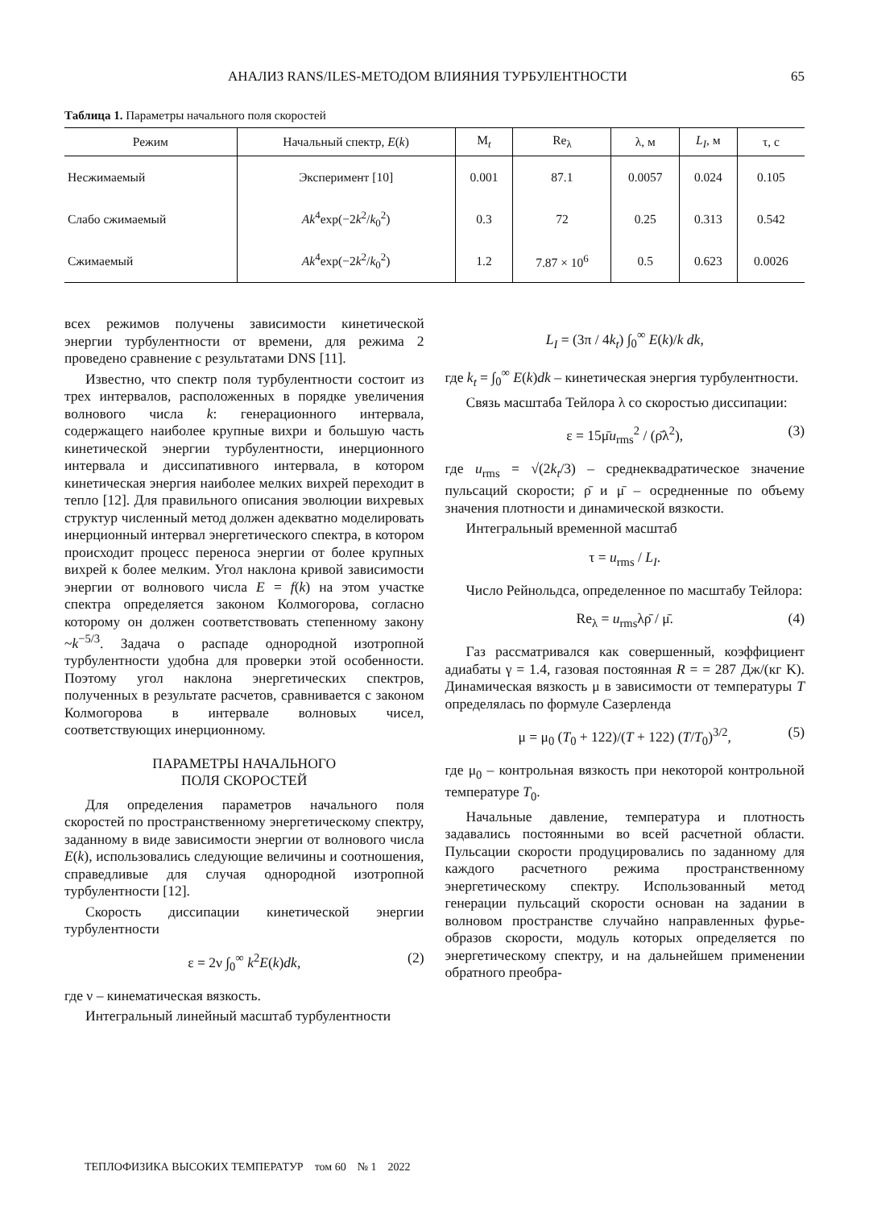АНАЛИЗ RANS/ILES-МЕТОДОМ ВЛИЯНИЯ ТУРБУЛЕНТНОСТИ 65
Таблица 1. Параметры начального поля скоростей
| Режим | Начальный спектр, E ( k ) | M<sub>t</sub> | Re<sub>λ</sub> | λ, м | L<sub>I</sub> , м | τ, с |
| --- | --- | --- | --- | --- | --- | --- |
| Несжимаемый | Эксперимент [10] | 0.001 | 87.1 | 0.0057 | 0.024 | 0.105 |
| Слабо сжимаемый | Ak<sup>4</sup>exp(−2 k<sup>2</sup>/ k<sub>0</sub><sup>2</sup>) | 0.3 | 72 | 0.25 | 0.313 | 0.542 |
| Сжимаемый | Ak<sup>4</sup>exp(−2 k<sup>2</sup>/ k<sub>0</sub><sup>2</sup>) | 1.2 | 7.87 × 10<sup>6</sup> | 0.5 | 0.623 | 0.0026 |
всех режимов получены зависимости кинетической энергии турбулентности от времени, для режима 2 проведено сравнение с результатами DNS [11].
Известно, что спектр поля турбулентности состоит из трех интервалов, расположенных в порядке увеличения волнового числа k: генерационного интервала, содержащего наиболее крупные вихри и большую часть кинетической энергии турбулентности, инерционного интервала и диссипативного интервала, в котором кинетическая энергия наиболее мелких вихрей переходит в тепло [12]. Для правильного описания эволюции вихревых структур численный метод должен адекватно моделировать инерционный интервал энергетического спектра, в котором происходит процесс переноса энергии от более крупных вихрей к более мелким. Угол наклона кривой зависимости энергии от волнового числа E = f(k) на этом участке спектра определяется законом Колмогорова, согласно которому он должен соответствовать степенному закону ~k<sup>−5/3</sup>. Задача о распаде однородной изотропной турбулентности удобна для проверки этой особенности. Поэтому угол наклона энергетических спектров, полученных в результате расчетов, сравнивается с законом Колмогорова в интервале волновых чисел, соответствующих инерционному.
ПАРАМЕТРЫ НАЧАЛЬНОГО
ПОЛЯ СКОРОСТЕЙ
Для определения параметров начального поля скоростей по пространственному энергетическому спектру, заданному в виде зависимости энергии от волнового числа E(k), использовались следующие величины и соотношения, справедливые для случая однородной изотропной турбулентности [12].
Скорость диссипации кинетической энергии турбулентности
ε = 2ν ∫<sub>0</sub><sup>∞</sup> k<sup>2</sup>E(k)dk, (2)
где ν – кинематическая вязкость.
Интегральный линейный масштаб турбулентности
L<sub>I</sub> = (3π / 4k<sub>t</sub>) ∫<sub>0</sub><sup>∞</sup> E(k)/k dk,
где k<sub>t</sub> = ∫<sub>0</sub><sup>∞</sup> E(k)dk – кинетическая энергия турбулентности.
Связь масштаба Тейлора λ со скоростью диссипации:
ε = 15μ̄u<sub>rms</sub><sup>2</sup> / (ρ̄λ<sup>2</sup>), (3)
где u<sub>rms</sub> = √(2k<sub>t</sub>/3) – среднеквадратическое значение пульсаций скорости; ρ̄ и μ̄ – осредненные по объему значения плотности и динамической вязкости.
Интегральный временной масштаб
τ = u<sub>rms</sub> / L<sub>I</sub>.
Число Рейнольдса, определенное по масштабу Тейлора:
Re<sub>λ</sub> = u<sub>rms</sub>λρ̄ / μ̄. (4)
Газ рассматривался как совершенный, коэффициент адиабаты γ = 1.4, газовая постоянная R = = 287 Дж/(кг K). Динамическая вязкость μ в зависимости от температуры T определялась по формуле Сазерленда
μ = μ<sub>0</sub> (T<sub>0</sub> + 122)/(T + 122) (T/T<sub>0</sub>)<sup>3/2</sup>, (5)
где μ<sub>0</sub> – контрольная вязкость при некоторой контрольной температуре T<sub>0</sub>.
Начальные давление, температура и плотность задавались постоянными во всей расчетной области. Пульсации скорости продуцировались по заданному для каждого расчетного режима пространственному энергетическому спектру. Использованный метод генерации пульсаций скорости основан на задании в волновом пространстве случайно направленных фурье-образов скорости, модуль которых определяется по энергетическому спектру, и на дальнейшем применении обратного преобра-
ТЕПЛОФИЗИКА ВЫСОКИХ ТЕМПЕРАТУР том 60 № 1 2022